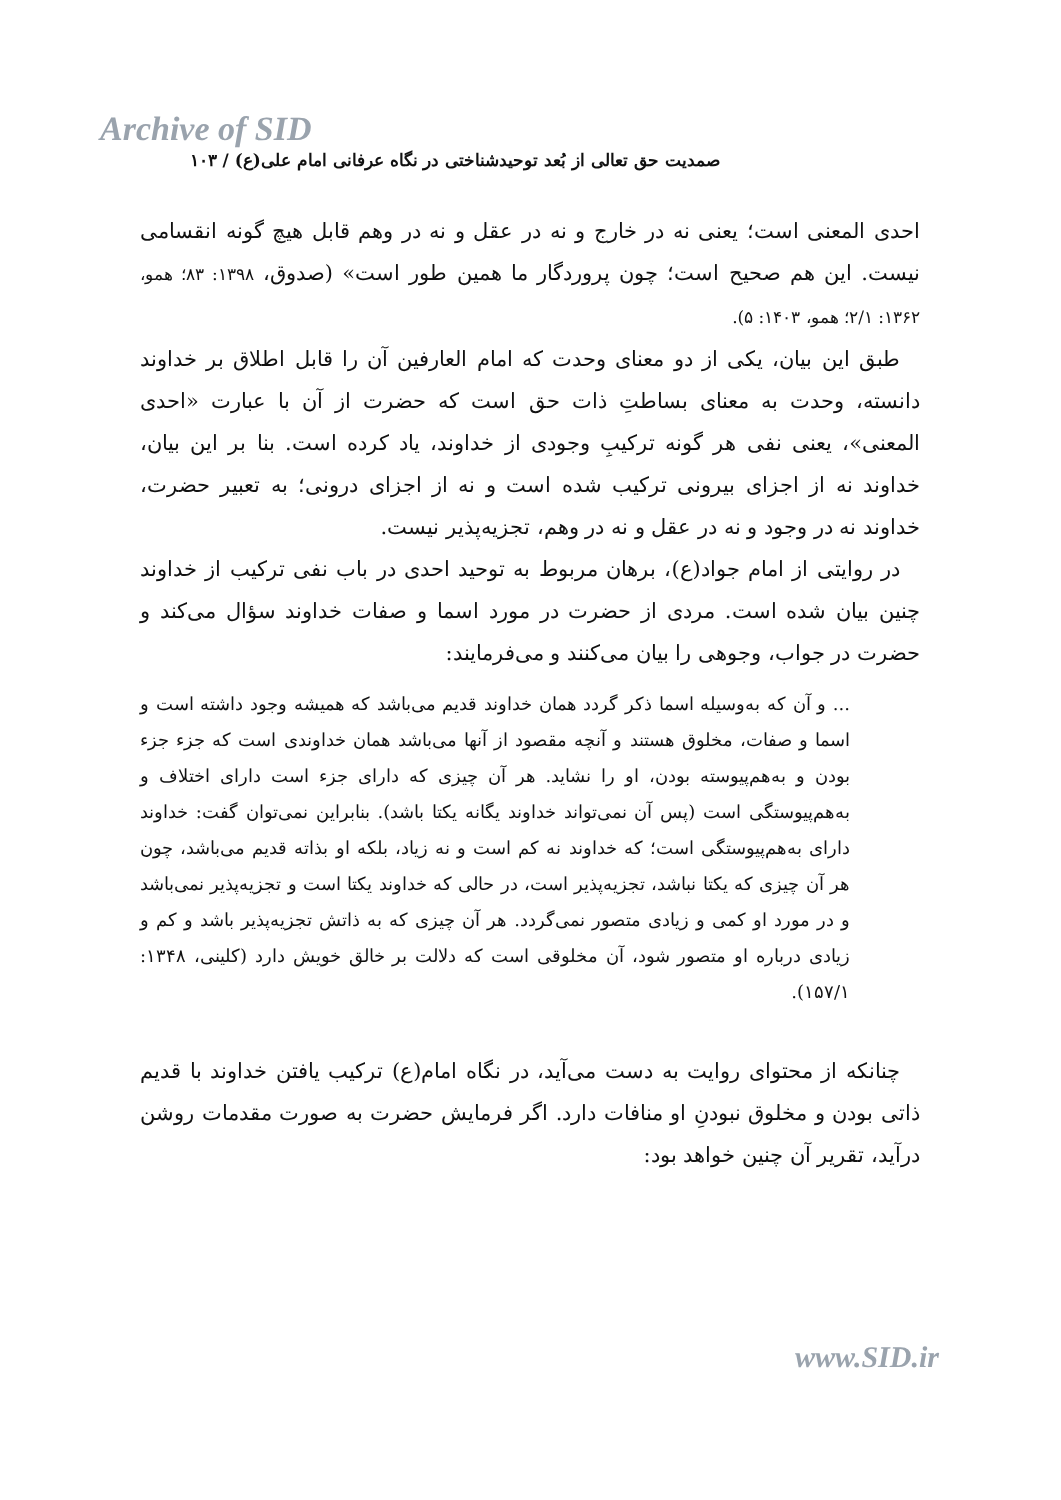Archive of SID
صمدیت حق تعالی از بُعد توحیدشناختی در نگاه عرفانی امام علی(ع) / ۱۰۳
احدی المعنی است؛ یعنی نه در خارج و نه در عقل و نه در وهم قابل هیچ گونه انقسامی نیست. این هم صحیح است؛ چون پروردگار ما همین طور است» (صدوق، ۱۳۹۸: ۸۳؛ همو، ۱۳۶۲: ۲/۱؛ همو، ۱۴۰۳: ۵).
طبق این بیان، یکی از دو معنای وحدت که امام العارفین آن را قابل اطلاق بر خداوند دانسته، وحدت به معنای بساطتِ ذات حق است که حضرت از آن با عبارت «احدی المعنی»، یعنی نفی هر گونه ترکیبِ وجودی از خداوند، یاد کرده است. بنا بر این بیان، خداوند نه از اجزای بیرونی ترکیب شده است و نه از اجزای درونی؛ به تعبیر حضرت، خداوند نه در وجود و نه در عقل و نه در وهم، تجزیه‌پذیر نیست.
در روایتی از امام جواد(ع)، برهان مربوط به توحید احدی در باب نفی ترکیب از خداوند چنین بیان شده است. مردی از حضرت در مورد اسما و صفات خداوند سؤال می‌کند و حضرت در جواب، وجوهی را بیان می‌کنند و می‌فرمایند:
... و آن که به‌وسیله اسما ذکر گردد همان خداوند قدیم می‌باشد که همیشه وجود داشته است و اسما و صفات، مخلوق هستند و آنچه مقصود از آنها می‌باشد همان خداوندی است که جزء جزء بودن و به‌هم‌پیوسته بودن، او را نشاید. هر آن چیزی که دارای جزء است دارای اختلاف و به‌هم‌پیوستگی است (پس آن نمی‌تواند خداوند یگانه یکتا باشد). بنابراین نمی‌توان گفت: خداوند دارای به‌هم‌پیوستگی است؛ که خداوند نه کم است و نه زیاد، بلکه او بذاته قدیم می‌باشد، چون هر آن چیزی که یکتا نباشد، تجزیه‌پذیر است، در حالی که خداوند یکتا است و تجزیه‌پذیر نمی‌باشد و در مورد او کمی و زیادی متصور نمی‌گردد. هر آن چیزی که به ذاتش تجزیه‌پذیر باشد و کم و زیادی درباره او متصور شود، آن مخلوقی است که دلالت بر خالق خویش دارد (کلینی، ۱۳۴۸: ۱۵۷/۱).
چنانکه از محتوای روایت به دست می‌آید، در نگاه امام(ع) ترکیب یافتن خداوند با قدیم ذاتی بودن و مخلوق نبودنِ او منافات دارد. اگر فرمایش حضرت به صورت مقدمات روشن درآید، تقریر آن چنین خواهد بود:
www.SID.ir